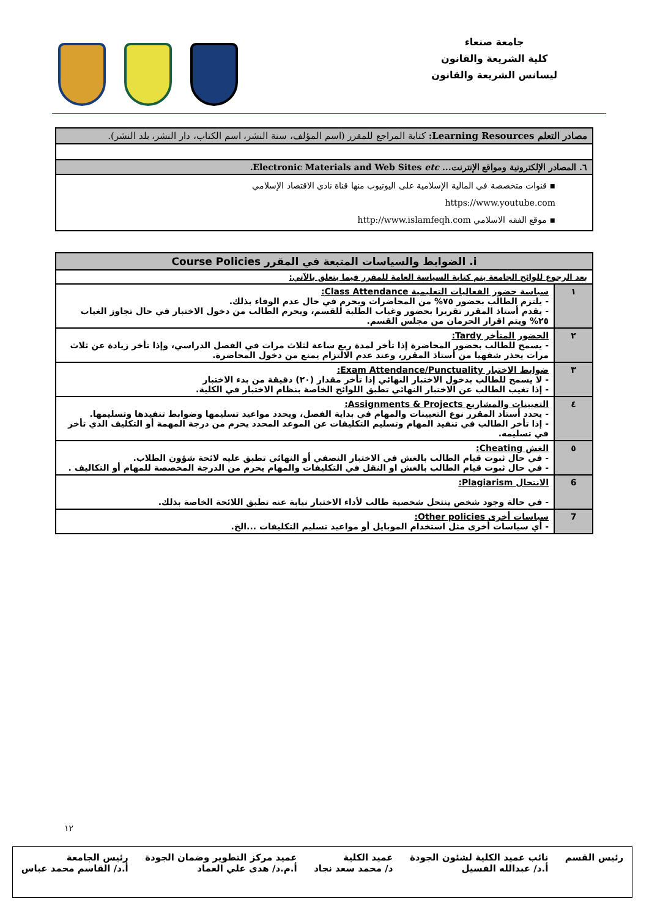جامعة صنعاء
كلية الشريعة والقانون
ليسانس الشريعة والقانون
| مصادر التعلم Learning Resources: كتابة المراجع للمقرر (اسم المؤلف، سنة النشر، اسم الكتاب، دار النشر، بلد النشر). |
| ٦. المصادر الإلكترونية ومواقع الإنترنت... Electronic Materials and Web Sites etc. |
| ▪ قنوات متخصصة في المالية الإسلامية على اليوتيوب منها قناة نادي الاقتصاد الإسلامي https://www.youtube.com ▪ موقع الفقه الاسلامي http://www.islamfeqh.com |
| i. الضوابط والسياسات المتبعة في المقرر Course Policies | |
| بعد الرجوع للوائح الجامعة يتم كتابة السياسة العامة للمقرر فيما يتعلق بالآتي: | |
| ١ | سياسة حضور الفعاليات التعليمية Class Attendance: - يلتزم الطالب بحضور ٧٥% من المحاضرات ويحرم في حال عدم الوفاء بذلك. - يقدم أستاذ المقرر تقريرا بحضور وغياب الطلبة للقسم، ويحرم الطالب من دخول الاختبار في حال تجاوز الغياب ٢٥% ويتم اقرار الحرمان من مجلس القسم. |
| ٢ | الحضور المتأخر Tardy: - يسمح للطالب بحضور المحاضرة إذا تأخر لمدة ربع ساعة لثلاث مرات في الفصل الدراسي، وإذا تأخر زيادة عن ثلاث مرات يحذر شفهيا من أستاذ المقرر، وعند عدم الالتزام يمنع من دخول المحاضرة. |
| ٣ | ضوابط الاختبار Exam Attendance/Punctuality: - لا يسمح للطالب بدخول الاختبار النهائي إذا تأخر مقدار (٢٠) دقيقة من بدء الاختبار - إذا تغيب الطالب عن الاختبار النهائي تطبق اللوائح الخاصة بنظام الاختبار في الكلية. |
| ٤ | التعيينات والمشاريع Assignments & Projects: - يحدد أستاذ المقرر نوع التعيينات والمهام في بداية الفصل، ويحدد مواعيد تسليمها وضوابط تنفيذها وتسليمها. - إذا تأخر الطالب في تنفيذ المهام وتسليم التكليفات عن الموعد المحدد يحرم من درجة المهمة أو التكليف الذي تأخر في تسليمه. |
| ٥ | الغش Cheating: - في حال ثبوت قيام الطالب بالغش في الاختبار النصفي أو النهائي تطبق عليه لائحة شؤون الطلاب. - في حال ثبوت قيام الطالب بالغش او النقل في التكليفات والمهام يحرم من الدرجة المخصصة للمهام أو التكاليف . |
| 6 | الانتحال Plagiarism: - في حالة وجود شخص ينتحل شخصية طالب لأداء الاختبار نيابة عنه تطبق اللائحة الخاصة بذلك. |
| 7 | سياسات أخرى Other policies: - أي سياسات أخرى مثل استخدام الموبايل أو مواعيد تسليم التكليفات ...الخ. |
١٢
رئيس القسم نائب عميد الكلية لشئون الجودة
أ.د/ عبدالله الفسيل عميد الكلية
د/ محمد سعد نجاد عميد مركز التطوير وضمان الجودة
أ.م.د/ هدى علي العماد رئيس الجامعة
أ.د/ القاسم محمد عباس